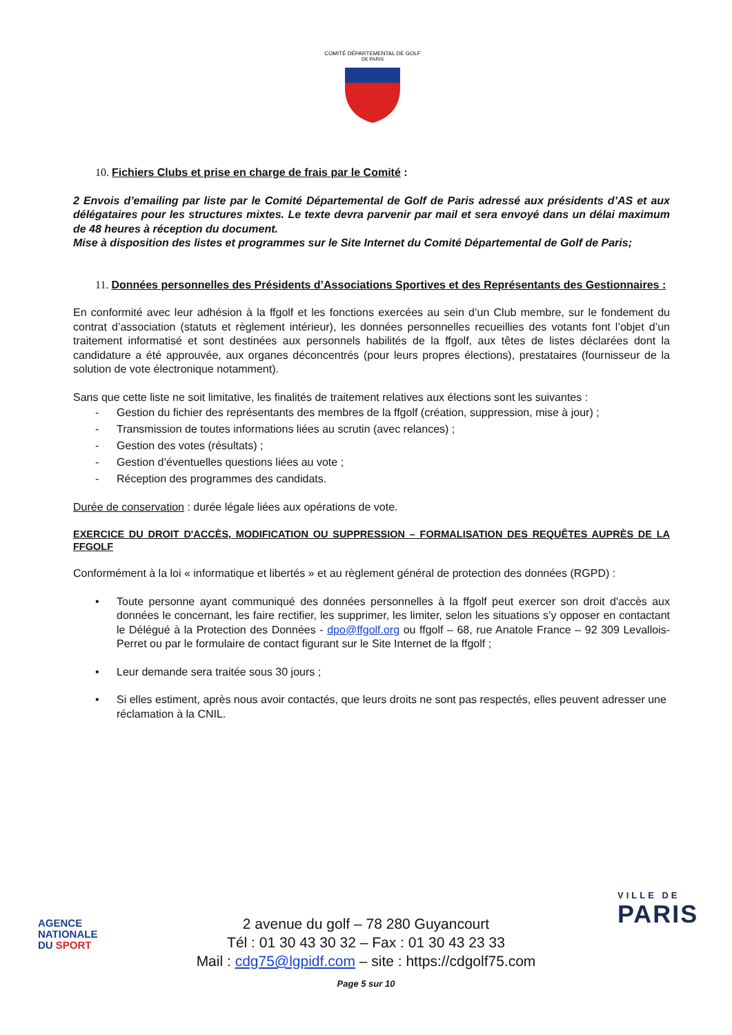COMITÉ DÉPARTEMENTAL DE GOLF
DE PARIS
10. Fichiers Clubs et prise en charge de frais par le Comité :
2 Envois d’emailing par liste par le Comité Départemental de Golf de Paris adressé aux présidents d’AS et aux délégataires pour les structures mixtes. Le texte devra parvenir par mail et sera envoyé dans un délai maximum de 48 heures à réception du document.
Mise à disposition des listes et programmes sur le Site Internet du Comité Départemental de Golf de Paris;
11. Données personnelles des Présidents d’Associations Sportives et des Représentants des Gestionnaires :
En conformité avec leur adhésion à la ffgolf et les fonctions exercées au sein d’un Club membre, sur le fondement du contrat d’association (statuts et règlement intérieur), les données personnelles recueillies des votants font l’objet d’un traitement informatisé et sont destinées aux personnels habilités de la ffgolf, aux têtes de listes déclarées dont la candidature a été approuvée, aux organes déconcentrés (pour leurs propres élections), prestataires (fournisseur de la solution de vote électronique notamment).
Sans que cette liste ne soit limitative, les finalités de traitement relatives aux élections sont les suivantes :
- Gestion du fichier des représentants des membres de la ffgolf (création, suppression, mise à jour) ;
- Transmission de toutes informations liées au scrutin (avec relances) ;
- Gestion des votes (résultats) ;
- Gestion d’éventuelles questions liées au vote ;
- Réception des programmes des candidats.
Durée de conservation : durée légale liées aux opérations de vote.
EXERCICE DU DROIT D'ACCÈS, MODIFICATION OU SUPPRESSION – FORMALISATION DES REQUÊTES AUPRÈS DE LA FFGOLF
Conformément à la loi « informatique et libertés » et au règlement général de protection des données (RGPD) :
• Toute personne ayant communiqué des données personnelles à la ffgolf peut exercer son droit d'accès aux données le concernant, les faire rectifier, les supprimer, les limiter, selon les situations s’y opposer en contactant le Délégué à la Protection des Données - dpo@ffgolf.org ou ffgolf – 68, rue Anatole France – 92 309 Levallois-Perret ou par le formulaire de contact figurant sur le Site Internet de la ffgolf ;
• Leur demande sera traitée sous 30 jours ;
• Si elles estiment, après nous avoir contactés, que leurs droits ne sont pas respectés, elles peuvent adresser une réclamation à la CNIL.
AGENCE
NATIONALE
DU SPORT
VILLE DE
PARIS
2 avenue du golf – 78 280 Guyancourt
Tél : 01 30 43 30 32 – Fax : 01 30 43 23 33
Mail : cdg75@lgpidf.com – site : https://cdgolf75.com
Page 5 sur 10